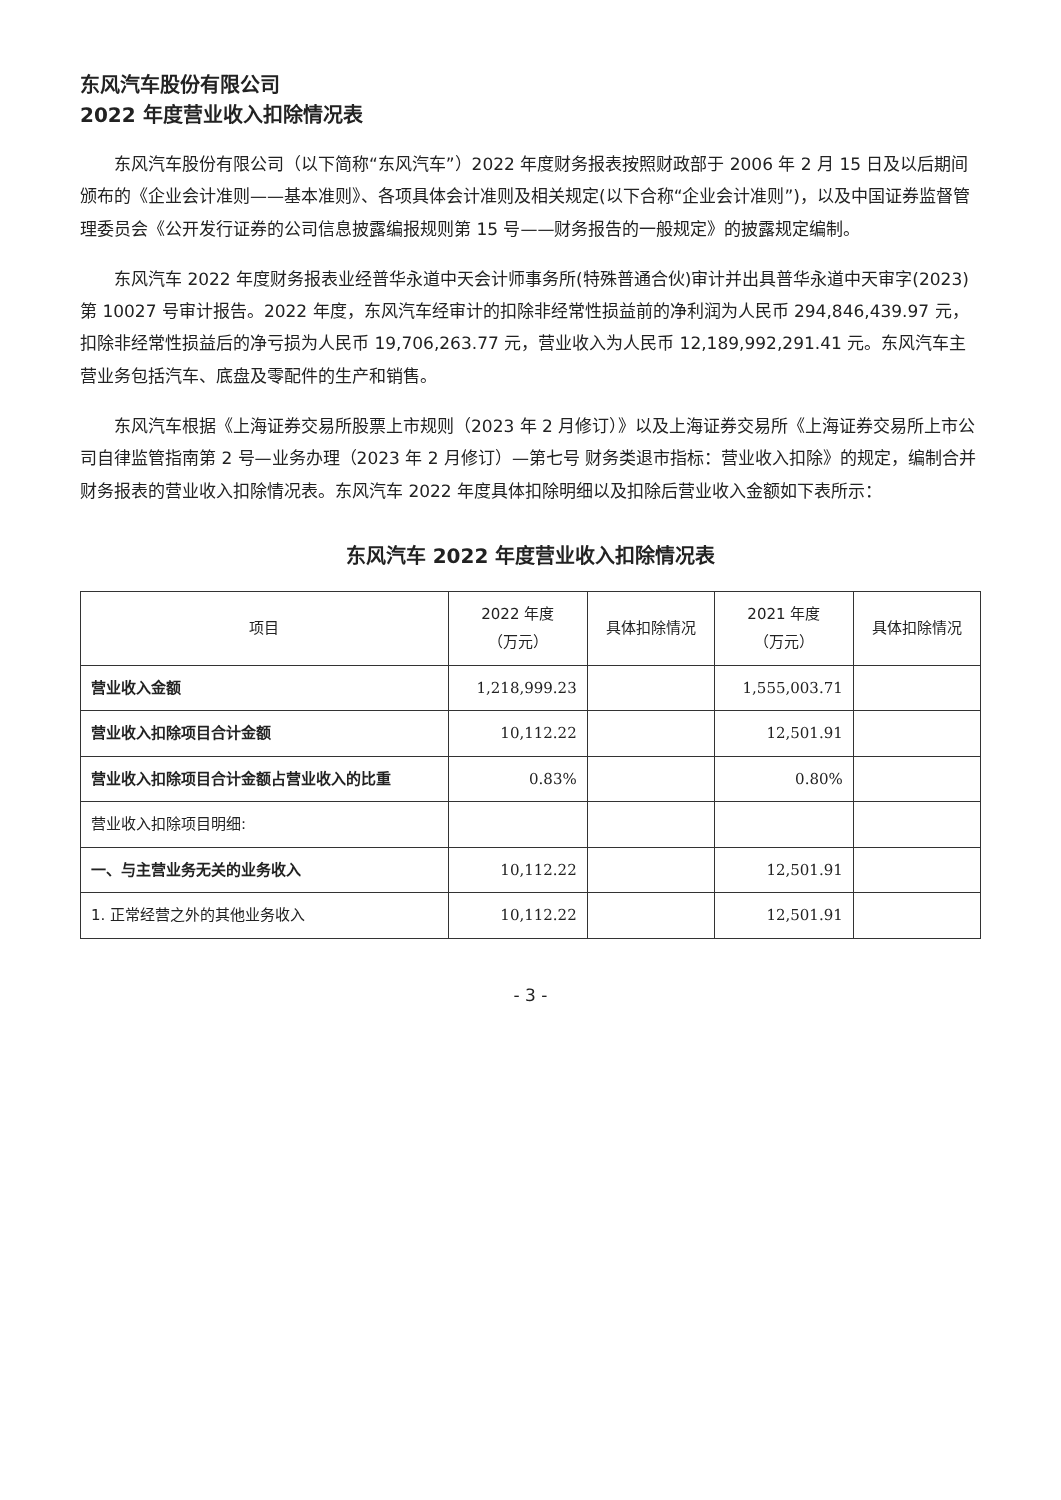东风汽车股份有限公司
2022 年度营业收入扣除情况表
东风汽车股份有限公司（以下简称“东风汽车”）2022 年度财务报表按照财政部于 2006 年 2 月 15 日及以后期间颁布的《企业会计准则——基本准则》、各项具体会计准则及相关规定(以下合称“企业会计准则”)，以及中国证券监督管理委员会《公开发行证券的公司信息披露编报规则第 15 号——财务报告的一般规定》的披露规定编制。
东风汽车 2022 年度财务报表业经普华永道中天会计师事务所(特殊普通合伙)审计并出具普华永道中天审字(2023)第 10027 号审计报告。2022 年度，东风汽车经审计的扣除非经常性损益前的净利润为人民币 294,846,439.97 元，扣除非经常性损益后的净亏损为人民币 19,706,263.77 元，营业收入为人民币 12,189,992,291.41 元。东风汽车主营业务包括汽车、底盘及零配件的生产和销售。
东风汽车根据《上海证券交易所股票上市规则（2023 年 2 月修订）》以及上海证券交易所《上海证券交易所上市公司自律监管指南第 2 号—业务办理（2023 年 2 月修订）—第七号 财务类退市指标：营业收入扣除》的规定，编制合并财务报表的营业收入扣除情况表。东风汽车 2022 年度具体扣除明细以及扣除后营业收入金额如下表所示：
东风汽车 2022 年度营业收入扣除情况表
| 项目 | 2022 年度 （万元） | 具体扣除情况 | 2021 年度 （万元） | 具体扣除情况 |
| --- | --- | --- | --- | --- |
| 营业收入金额 | 1,218,999.23 | | 1,555,003.71 | |
| 营业收入扣除项目合计金额 | 10,112.22 | | 12,501.91 | |
| 营业收入扣除项目合计金额占营业收入的比重 | 0.83% | | 0.80% | |
| 营业收入扣除项目明细: | | | | |
| 一、与主营业务无关的业务收入 | 10,112.22 | | 12,501.91 | |
| 1. 正常经营之外的其他业务收入 | 10,112.22 | | 12,501.91 | |
- 3 -